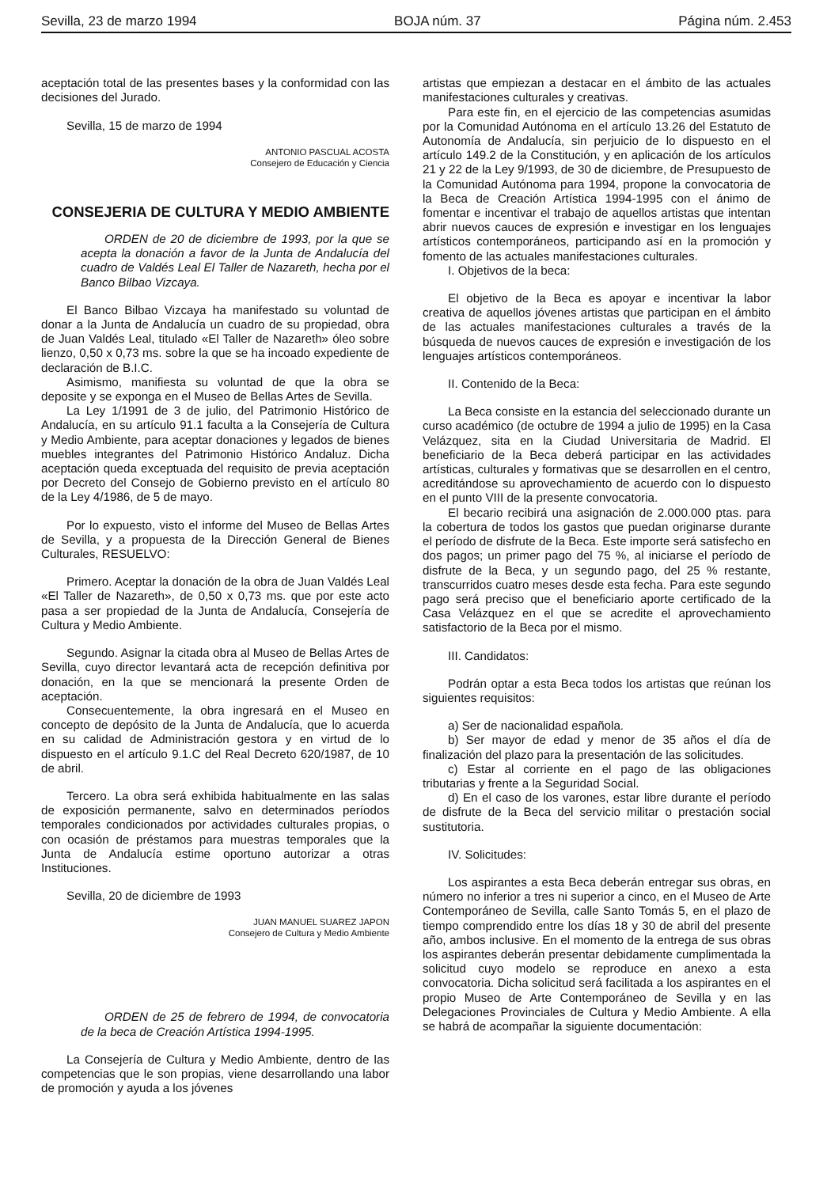Sevilla, 23 de marzo 1994 BOJA núm. 37 Página núm. 2.453
aceptación total de las presentes bases y la conformidad con las decisiones del Jurado.
Sevilla, 15 de marzo de 1994
ANTONIO PASCUAL ACOSTA
Consejero de Educación y Ciencia
CONSEJERIA DE CULTURA Y MEDIO AMBIENTE
ORDEN de 20 de diciembre de 1993, por la que se acepta la donación a favor de la Junta de Andalucía del cuadro de Valdés Leal El Taller de Nazareth, hecha por el Banco Bilbao Vizcaya.
El Banco Bilbao Vizcaya ha manifestado su voluntad de donar a la Junta de Andalucía un cuadro de su propiedad, obra de Juan Valdés Leal, titulado «El Taller de Nazareth» óleo sobre lienzo, 0,50 x 0,73 ms. sobre la que se ha incoado expediente de declaración de B.I.C.
Asimismo, manifiesta su voluntad de que la obra se deposite y se exponga en el Museo de Bellas Artes de Sevilla.
La Ley 1/1991 de 3 de julio, del Patrimonio Histórico de Andalucía, en su artículo 91.1 faculta a la Consejería de Cultura y Medio Ambiente, para aceptar donaciones y legados de bienes muebles integrantes del Patrimonio Histórico Andaluz. Dicha aceptación queda exceptuada del requisito de previa aceptación por Decreto del Consejo de Gobierno previsto en el artículo 80 de la Ley 4/1986, de 5 de mayo.
Por lo expuesto, visto el informe del Museo de Bellas Artes de Sevilla, y a propuesta de la Dirección General de Bienes Culturales, RESUELVO:
Primero. Aceptar la donación de la obra de Juan Valdés Leal «El Taller de Nazareth», de 0,50 x 0,73 ms. que por este acto pasa a ser propiedad de la Junta de Andalucía, Consejería de Cultura y Medio Ambiente.
Segundo. Asignar la citada obra al Museo de Bellas Artes de Sevilla, cuyo director levantará acta de recepción definitiva por donación, en la que se mencionará la presente Orden de aceptación.
Consecuentemente, la obra ingresará en el Museo en concepto de depósito de la Junta de Andalucía, que lo acuerda en su calidad de Administración gestora y en virtud de lo dispuesto en el artículo 9.1.C del Real Decreto 620/1987, de 10 de abril.
Tercero. La obra será exhibida habitualmente en las salas de exposición permanente, salvo en determinados períodos temporales condicionados por actividades culturales propias, o con ocasión de préstamos para muestras temporales que la Junta de Andalucía estime oportuno autorizar a otras Instituciones.
Sevilla, 20 de diciembre de 1993
JUAN MANUEL SUAREZ JAPON
Consejero de Cultura y Medio Ambiente
ORDEN de 25 de febrero de 1994, de convocatoria de la beca de Creación Artística 1994-1995.
La Consejería de Cultura y Medio Ambiente, dentro de las competencias que le son propias, viene desarrollando una labor de promoción y ayuda a los jóvenes
artistas que empiezan a destacar en el ámbito de las actuales manifestaciones culturales y creativas.
Para este fin, en el ejercicio de las competencias asumidas por la Comunidad Autónoma en el artículo 13.26 del Estatuto de Autonomía de Andalucía, sin perjuicio de lo dispuesto en el artículo 149.2 de la Constitución, y en aplicación de los artículos 21 y 22 de la Ley 9/1993, de 30 de diciembre, de Presupuesto de la Comunidad Autónoma para 1994, propone la convocatoria de la Beca de Creación Artística 1994-1995 con el ánimo de fomentar e incentivar el trabajo de aquellos artistas que intentan abrir nuevos cauces de expresión e investigar en los lenguajes artísticos contemporáneos, participando así en la promoción y fomento de las actuales manifestaciones culturales.
I. Objetivos de la beca:
El objetivo de la Beca es apoyar e incentivar la labor creativa de aquellos jóvenes artistas que participan en el ámbito de las actuales manifestaciones culturales a través de la búsqueda de nuevos cauces de expresión e investigación de los lenguajes artísticos contemporáneos.
II. Contenido de la Beca:
La Beca consiste en la estancia del seleccionado durante un curso académico (de octubre de 1994 a julio de 1995) en la Casa Velázquez, sita en la Ciudad Universitaria de Madrid. El beneficiario de la Beca deberá participar en las actividades artísticas, culturales y formativas que se desarrollen en el centro, acreditándose su aprovechamiento de acuerdo con lo dispuesto en el punto VIII de la presente convocatoria.
El becario recibirá una asignación de 2.000.000 ptas. para la cobertura de todos los gastos que puedan originarse durante el período de disfrute de la Beca. Este importe será satisfecho en dos pagos; un primer pago del 75 %, al iniciarse el período de disfrute de la Beca, y un segundo pago, del 25 % restante, transcurridos cuatro meses desde esta fecha. Para este segundo pago será preciso que el beneficiario aporte certificado de la Casa Velázquez en el que se acredite el aprovechamiento satisfactorio de la Beca por el mismo.
III. Candidatos:
Podrán optar a esta Beca todos los artistas que reúnan los siguientes requisitos:
a) Ser de nacionalidad española.
b) Ser mayor de edad y menor de 35 años el día de finalización del plazo para la presentación de las solicitudes.
c) Estar al corriente en el pago de las obligaciones tributarias y frente a la Seguridad Social.
d) En el caso de los varones, estar libre durante el período de disfrute de la Beca del servicio militar o prestación social sustitutoria.
IV. Solicitudes:
Los aspirantes a esta Beca deberán entregar sus obras, en número no inferior a tres ni superior a cinco, en el Museo de Arte Contemporáneo de Sevilla, calle Santo Tomás 5, en el plazo de tiempo comprendido entre los días 18 y 30 de abril del presente año, ambos inclusive. En el momento de la entrega de sus obras los aspirantes deberán presentar debidamente cumplimentada la solicitud cuyo modelo se reproduce en anexo a esta convocatoria. Dicha solicitud será facilitada a los aspirantes en el propio Museo de Arte Contemporáneo de Sevilla y en las Delegaciones Provinciales de Cultura y Medio Ambiente. A ella se habrá de acompañar la siguiente documentación: